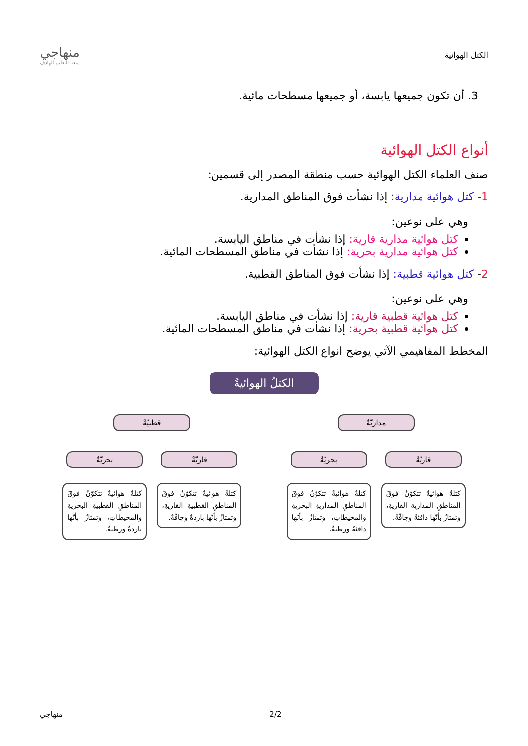الكتل الهوائية
منهاجي
متعة التعليم الهادف
3. أن تكون جميعها يابسة، أو جميعها مسطحات مائية.
أنواع الكتل الهوائية
صنف العلماء الكتل الهوائية حسب منطقة المصدر إلى قسمين:
1- كتل هوائية مدارية: إذا نشأت فوق المناطق المدارية.
وهي على نوعين:
كتل هوائية مدارية قارية: إذا نشأت في مناطق اليابسة.
كتل هوائية مدارية بحرية: إذا نشأت في مناطق المسطحات المائية.
2- كتل هوائية قطبية: إذا نشأت فوق المناطق القطبية.
وهي على نوعين:
كتل هوائية قطبية قارية: إذا نشأت في مناطق اليابسة.
كتل هوائية قطبية بحرية: إذا نشأت في مناطق المسطحات المائية.
المخطط المفاهيمي الآتي يوضح انواع الكتل الهوائية:
الكتلُ الهوائيةُ
مداريّةٌ قطبيّةٌ
قاريّةٌ
كتلةٌ هوائيةٌ تتكوّنُ فوقَ المناطقِ المدارية القاريةِ، وتمتازُ بأنّها دافئةٌ وجافّةٌ.
بحريّةٌ
كتلةٌ هوائيةٌ تتكوّنُ فوقَ المناطقِ المداريةِ البحريةِ والمحيطاتِ، وتمتازُ بأنّها دافئةٌ ورطبةٌ.
قاريّةٌ
كتلةٌ هوائيةٌ تتكوّنُ فوقَ المناطقِ القطبيةِ القاريةِ، وتمتازُ بأنّها باردةٌ وجافّةٌ.
بحريّةٌ
كتلةٌ هوائيةٌ تتكوّنُ فوقَ المناطقِ القطبيةِ البحريةِ والمحيطاتِ، وتمتازُ بأنّها باردةٌ ورطبةٌ.
منهاجي 2/2